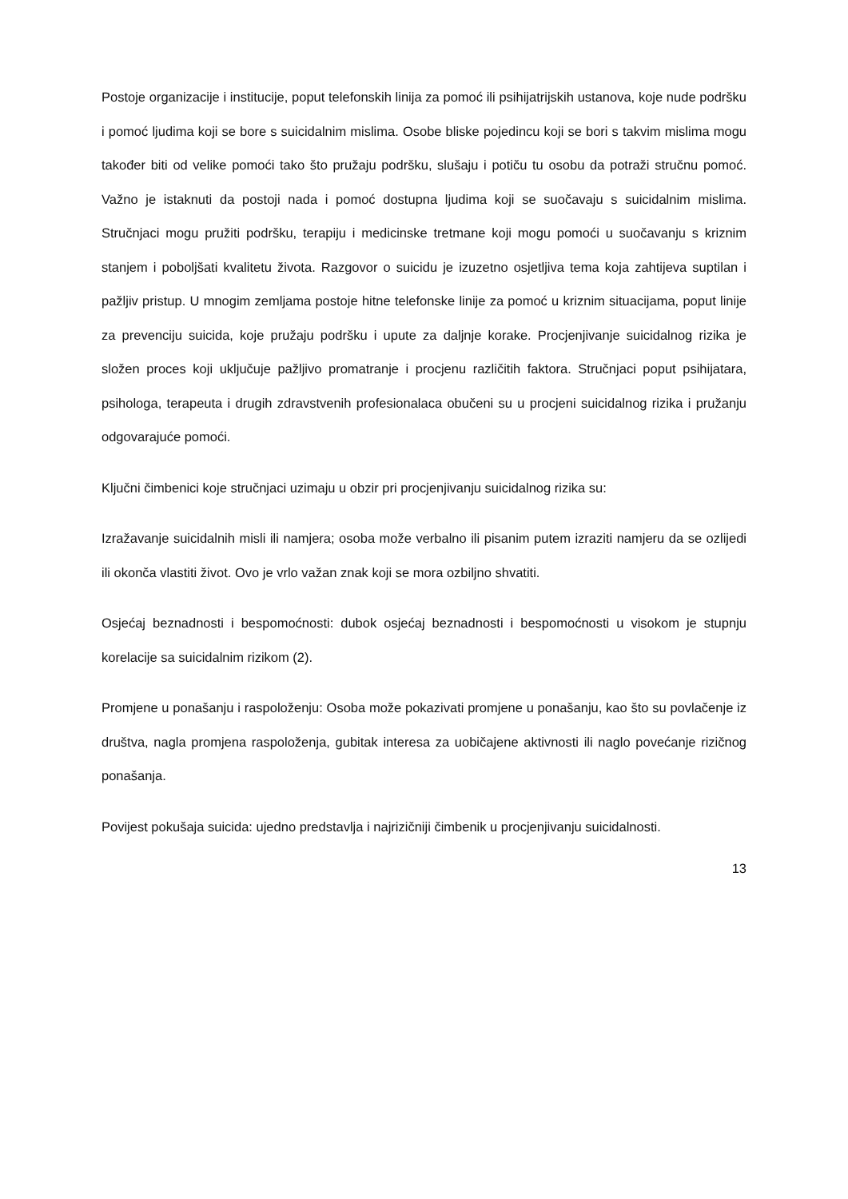Postoje organizacije i institucije, poput telefonskih linija za pomoć ili psihijatrijskih ustanova, koje nude podršku i pomoć ljudima koji se bore s suicidalnim mislima. Osobe bliske pojedincu koji se bori s takvim mislima mogu također biti od velike pomoći tako što pružaju podršku, slušaju i potiču tu osobu da potraži stručnu pomoć. Važno je istaknuti da postoji nada i pomoć dostupna ljudima koji se suočavaju s suicidalnim mislima. Stručnjaci mogu pružiti podršku, terapiju i medicinske tretmane koji mogu pomoći u suočavanju s kriznim stanjem i poboljšati kvalitetu života. Razgovor o suicidu je izuzetno osjetljiva tema koja zahtijeva suptilan i pažljiv pristup. U mnogim zemljama postoje hitne telefonske linije za pomoć u kriznim situacijama, poput linije za prevenciju suicida, koje pružaju podršku i upute za daljnje korake. Procjenjivanje suicidalnog rizika je složen proces koji uključuje pažljivo promatranje i procjenu različitih faktora. Stručnjaci poput psihijatara, psihologa, terapeuta i drugih zdravstvenih profesionalaca obučeni su u procjeni suicidalnog rizika i pružanju odgovarajuće pomoći.
Ključni čimbenici koje stručnjaci uzimaju u obzir pri procjenjivanju suicidalnog rizika su:
Izražavanje suicidalnih misli ili namjera; osoba može verbalno ili pisanim putem izraziti namjeru da se ozlijedi ili okonča vlastiti život. Ovo je vrlo važan znak koji se mora ozbiljno shvatiti.
Osjećaj beznadnosti i bespomoćnosti: dubok osjećaj beznadnosti i bespomoćnosti u visokom je stupnju korelacije sa suicidalnim rizikom (2).
Promjene u ponašanju i raspoloženju: Osoba može pokazivati promjene u ponašanju, kao što su povlačenje iz društva, nagla promjena raspoloženja, gubitak interesa za uobičajene aktivnosti ili naglo povećanje rizičnog ponašanja.
Povijest pokušaja suicida: ujedno predstavlja i najrizičniji čimbenik u procjenjivanju suicidalnosti.
13